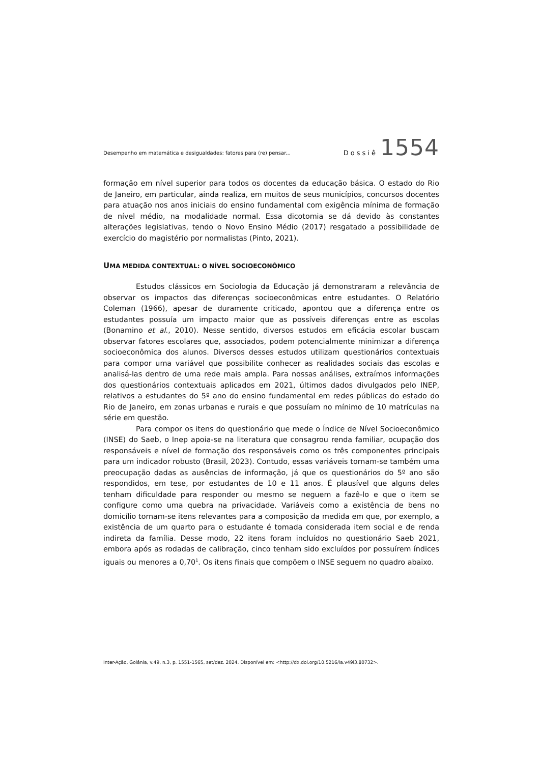Desempenho em matemática e desigualdades: fatores para (re) pensar... Dossiê 1554
formação em nível superior para todos os docentes da educação básica. O estado do Rio de Janeiro, em particular, ainda realiza, em muitos de seus municípios, concursos docentes para atuação nos anos iniciais do ensino fundamental com exigência mínima de formação de nível médio, na modalidade normal. Essa dicotomia se dá devido às constantes alterações legislativas, tendo o Novo Ensino Médio (2017) resgatado a possibilidade de exercício do magistério por normalistas (Pinto, 2021).
UMA MEDIDA CONTEXTUAL: O NÍVEL SOCIOECONÔMICO
Estudos clássicos em Sociologia da Educação já demonstraram a relevância de observar os impactos das diferenças socioeconômicas entre estudantes. O Relatório Coleman (1966), apesar de duramente criticado, apontou que a diferença entre os estudantes possuía um impacto maior que as possíveis diferenças entre as escolas (Bonamino et al., 2010). Nesse sentido, diversos estudos em eficácia escolar buscam observar fatores escolares que, associados, podem potencialmente minimizar a diferença socioeconômica dos alunos. Diversos desses estudos utilizam questionários contextuais para compor uma variável que possibilite conhecer as realidades sociais das escolas e analisá-las dentro de uma rede mais ampla. Para nossas análises, extraímos informações dos questionários contextuais aplicados em 2021, últimos dados divulgados pelo INEP, relativos a estudantes do 5º ano do ensino fundamental em redes públicas do estado do Rio de Janeiro, em zonas urbanas e rurais e que possuíam no mínimo de 10 matrículas na série em questão.
Para compor os itens do questionário que mede o Índice de Nível Socioeconômico (INSE) do Saeb, o Inep apoia-se na literatura que consagrou renda familiar, ocupação dos responsáveis e nível de formação dos responsáveis como os três componentes principais para um indicador robusto (Brasil, 2023). Contudo, essas variáveis tornam-se também uma preocupação dadas as ausências de informação, já que os questionários do 5º ano são respondidos, em tese, por estudantes de 10 e 11 anos. É plausível que alguns deles tenham dificuldade para responder ou mesmo se neguem a fazê-lo e que o item se configure como uma quebra na privacidade. Variáveis como a existência de bens no domicílio tornam-se itens relevantes para a composição da medida em que, por exemplo, a existência de um quarto para o estudante é tomada considerada item social e de renda indireta da família. Desse modo, 22 itens foram incluídos no questionário Saeb 2021, embora após as rodadas de calibração, cinco tenham sido excluídos por possuírem índices iguais ou menores a 0,70<sup>1</sup>. Os itens finais que compõem o INSE seguem no quadro abaixo.
Inter-Ação, Goiânia, v.49, n.3, p. 1551-1565, set/dez. 2024. Disponível em: <http://dx.doi.org/10.5216/ia.v49i3.80732>.